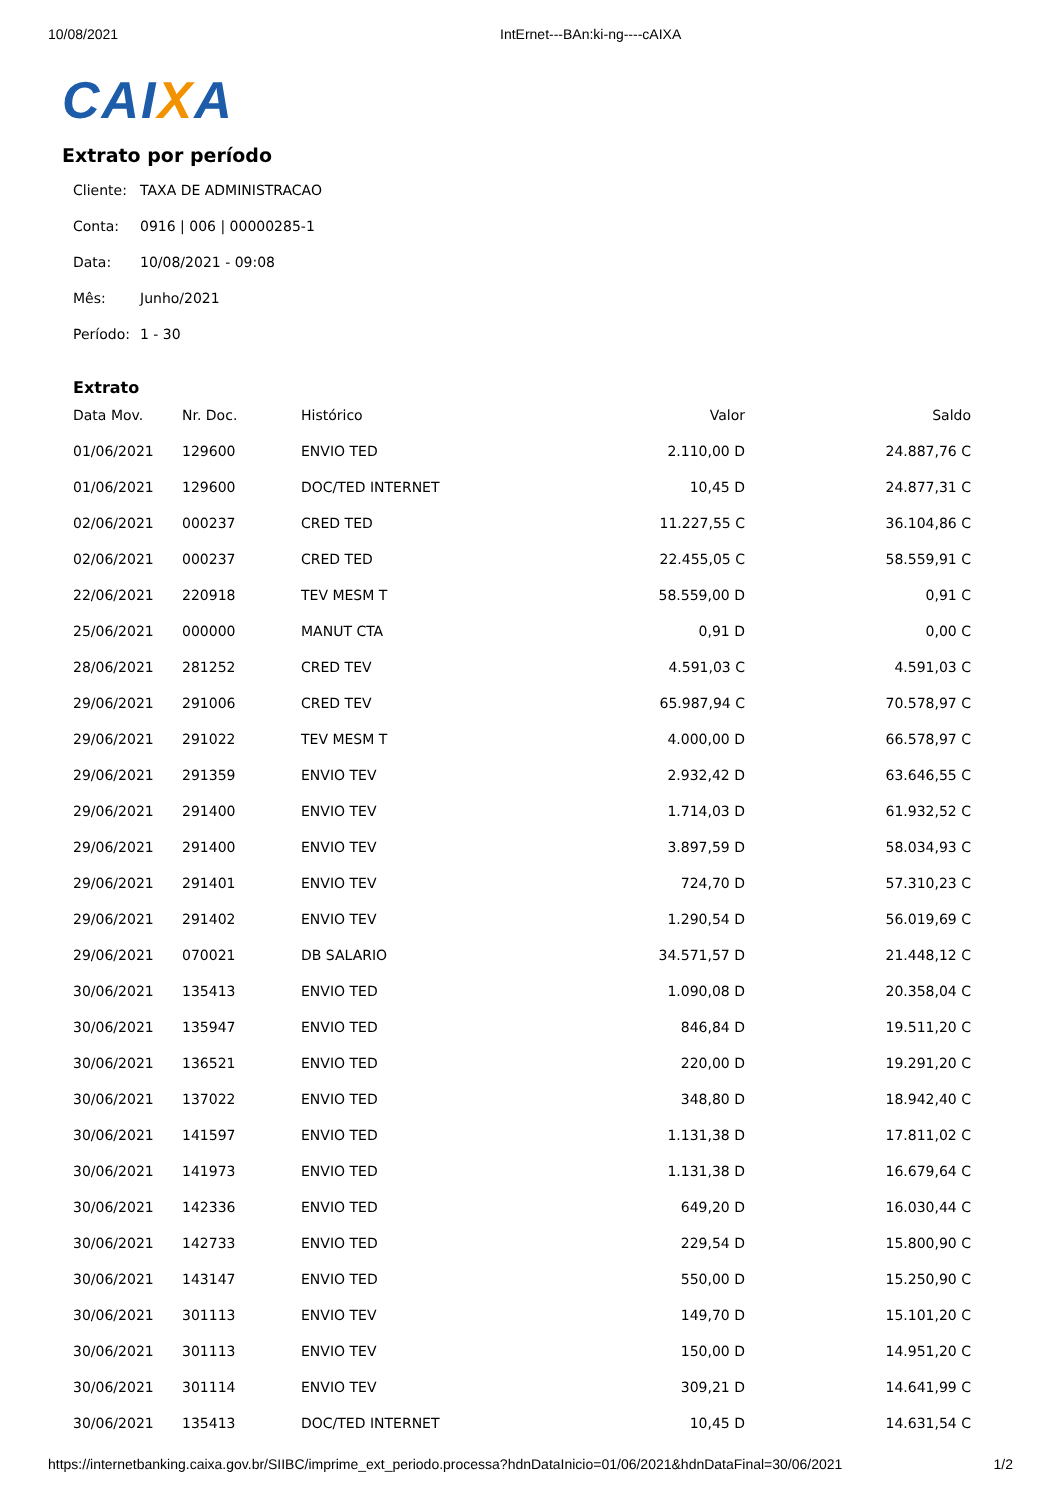10/08/2021 IntErnet---BAn:ki-ng----cAIXA
CAIXA
Extrato por período
Cliente: TAXA DE ADMINISTRACAO
Conta: 0916 | 006 | 00000285-1
Data: 10/08/2021 - 09:08
Mês: Junho/2021
Período: 1 - 30
Extrato
| Data Mov. | Nr. Doc. | Histórico | Valor | Saldo |
| --- | --- | --- | --- | --- |
| 01/06/2021 | 129600 | ENVIO TED | 2.110,00 D | 24.887,76 C |
| 01/06/2021 | 129600 | DOC/TED INTERNET | 10,45 D | 24.877,31 C |
| 02/06/2021 | 000237 | CRED TED | 11.227,55 C | 36.104,86 C |
| 02/06/2021 | 000237 | CRED TED | 22.455,05 C | 58.559,91 C |
| 22/06/2021 | 220918 | TEV MESM T | 58.559,00 D | 0,91 C |
| 25/06/2021 | 000000 | MANUT CTA | 0,91 D | 0,00 C |
| 28/06/2021 | 281252 | CRED TEV | 4.591,03 C | 4.591,03 C |
| 29/06/2021 | 291006 | CRED TEV | 65.987,94 C | 70.578,97 C |
| 29/06/2021 | 291022 | TEV MESM T | 4.000,00 D | 66.578,97 C |
| 29/06/2021 | 291359 | ENVIO TEV | 2.932,42 D | 63.646,55 C |
| 29/06/2021 | 291400 | ENVIO TEV | 1.714,03 D | 61.932,52 C |
| 29/06/2021 | 291400 | ENVIO TEV | 3.897,59 D | 58.034,93 C |
| 29/06/2021 | 291401 | ENVIO TEV | 724,70 D | 57.310,23 C |
| 29/06/2021 | 291402 | ENVIO TEV | 1.290,54 D | 56.019,69 C |
| 29/06/2021 | 070021 | DB SALARIO | 34.571,57 D | 21.448,12 C |
| 30/06/2021 | 135413 | ENVIO TED | 1.090,08 D | 20.358,04 C |
| 30/06/2021 | 135947 | ENVIO TED | 846,84 D | 19.511,20 C |
| 30/06/2021 | 136521 | ENVIO TED | 220,00 D | 19.291,20 C |
| 30/06/2021 | 137022 | ENVIO TED | 348,80 D | 18.942,40 C |
| 30/06/2021 | 141597 | ENVIO TED | 1.131,38 D | 17.811,02 C |
| 30/06/2021 | 141973 | ENVIO TED | 1.131,38 D | 16.679,64 C |
| 30/06/2021 | 142336 | ENVIO TED | 649,20 D | 16.030,44 C |
| 30/06/2021 | 142733 | ENVIO TED | 229,54 D | 15.800,90 C |
| 30/06/2021 | 143147 | ENVIO TED | 550,00 D | 15.250,90 C |
| 30/06/2021 | 301113 | ENVIO TEV | 149,70 D | 15.101,20 C |
| 30/06/2021 | 301113 | ENVIO TEV | 150,00 D | 14.951,20 C |
| 30/06/2021 | 301114 | ENVIO TEV | 309,21 D | 14.641,99 C |
| 30/06/2021 | 135413 | DOC/TED INTERNET | 10,45 D | 14.631,54 C |
https://internetbanking.caixa.gov.br/SIIBC/imprime_ext_periodo.processa?hdnDataInicio=01/06/2021&hdnDataFinal=30/06/2021 1/2